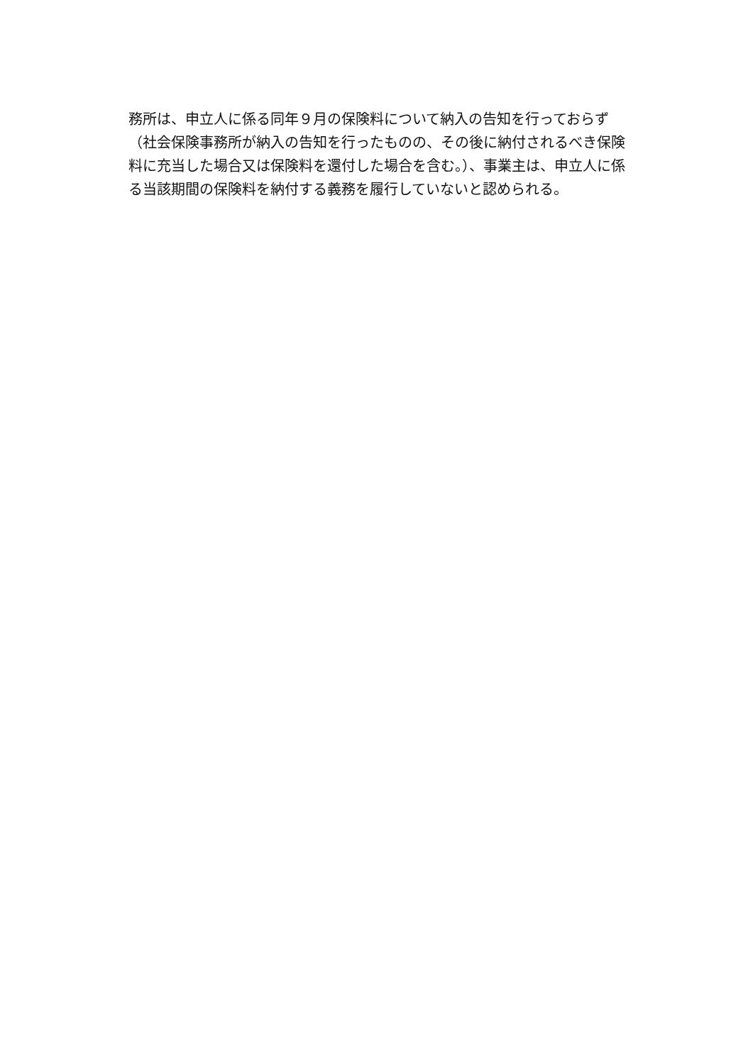務所は、申立人に係る同年９月の保険料について納入の告知を行っておらず
（社会保険事務所が納入の告知を行ったものの、その後に納付されるべき保険
料に充当した場合又は保険料を還付した場合を含む。）、事業主は、申立人に係
る当該期間の保険料を納付する義務を履行していないと認められる。